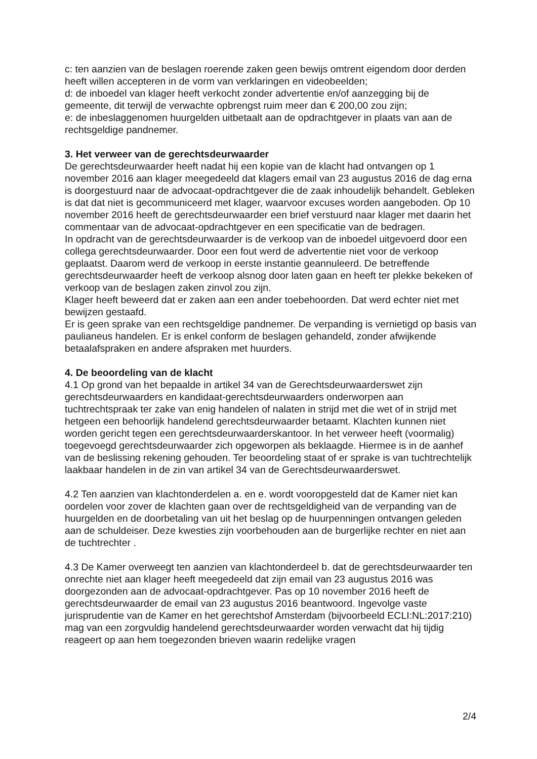c: ten aanzien van de beslagen roerende zaken geen bewijs omtrent eigendom door derden heeft willen accepteren in de vorm van verklaringen en videobeelden;
d: de inboedel van klager heeft verkocht zonder advertentie en/of aanzegging bij de gemeente, dit terwijl de verwachte opbrengst ruim meer dan € 200,00 zou zijn;
e: de inbeslaggenomen huurgelden uitbetaalt aan de opdrachtgever in plaats van aan de rechtsgeldige pandnemer.
3. Het verweer van de gerechtsdeurwaarder
De gerechtsdeurwaarder heeft nadat hij een kopie van de klacht had ontvangen op 1 november 2016 aan klager meegedeeld dat klagers email van 23 augustus 2016 de dag erna is doorgestuurd naar de advocaat-opdrachtgever die de zaak inhoudelijk behandelt. Gebleken is dat dat niet is gecommuniceerd met klager, waarvoor excuses worden aangeboden. Op 10 november 2016 heeft de gerechtsdeurwaarder een brief verstuurd naar klager met daarin het commentaar van de advocaat-opdrachtgever en een specificatie van de bedragen.
In opdracht van de gerechtsdeurwaarder is de verkoop van de inboedel uitgevoerd door een collega gerechtsdeurwaarder. Door een fout werd de advertentie niet voor de verkoop geplaatst. Daarom werd de verkoop in eerste instantie geannuleerd. De betreffende gerechtsdeurwaarder heeft de verkoop alsnog door laten gaan en heeft ter plekke bekeken of verkoop van de beslagen zaken zinvol zou zijn.
Klager heeft beweerd dat er zaken aan een ander toebehoorden. Dat werd echter niet met bewijzen gestaafd.
Er is geen sprake van een rechtsgeldige pandnemer. De verpanding is vernietigd op basis van paulianeus handelen. Er is enkel conform de beslagen gehandeld, zonder afwijkende betaalafspraken en andere afspraken met huurders.
4. De beoordeling van de klacht
4.1 Op grond van het bepaalde in artikel 34 van de Gerechtsdeurwaarderswet zijn gerechtsdeurwaarders en kandidaat-gerechtsdeurwaarders onderworpen aan tuchtrechtspraak ter zake van enig handelen of nalaten in strijd met die wet of in strijd met hetgeen een behoorlijk handelend gerechtsdeurwaarder betaamt. Klachten kunnen niet worden gericht tegen een gerechtsdeurwaarderskantoor. In het verweer heeft (voormalig) toegevoegd gerechtsdeurwaarder zich opgeworpen als beklaagde. Hiermee is in de aanhef van de beslissing rekening gehouden. Ter beoordeling staat of er sprake is van tuchtrechtelijk laakbaar handelen in de zin van artikel 34 van de Gerechtsdeurwaarderswet.
4.2 Ten aanzien van klachtonderdelen a. en e. wordt vooropgesteld dat de Kamer niet kan oordelen voor zover de klachten gaan over de rechtsgeldigheid van de verpanding van de huurgelden en de doorbetaling van uit het beslag op de huurpenningen ontvangen geleden aan de schuldeiser. Deze kwesties zijn voorbehouden aan de burgerlijke rechter en niet aan de tuchtrechter .
4.3 De Kamer overweegt ten aanzien van klachtonderdeel b. dat de gerechtsdeurwaarder ten onrechte niet aan klager heeft meegedeeld dat zijn email van 23 augustus 2016 was doorgezonden aan de advocaat-opdrachtgever. Pas op 10 november 2016 heeft de gerechtsdeurwaarder de email van 23 augustus 2016 beantwoord. Ingevolge vaste jurisprudentie van de Kamer en het gerechtshof Amsterdam (bijvoorbeeld ECLI:NL:2017:210) mag van een zorgvuldig handelend gerechtsdeurwaarder worden verwacht dat hij tijdig reageert op aan hem toegezonden brieven waarin redelijke vragen
2/4